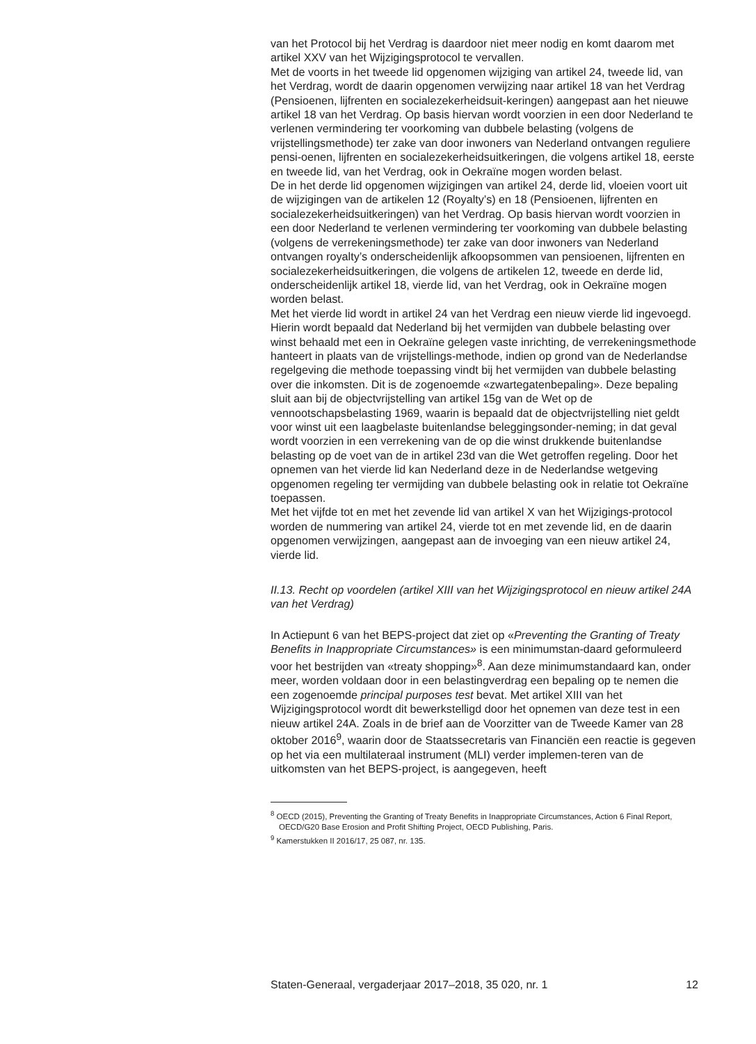van het Protocol bij het Verdrag is daardoor niet meer nodig en komt daarom met artikel XXV van het Wijzigingsprotocol te vervallen.
Met de voorts in het tweede lid opgenomen wijziging van artikel 24, tweede lid, van het Verdrag, wordt de daarin opgenomen verwijzing naar artikel 18 van het Verdrag (Pensioenen, lijfrenten en socialezekerheidsuit-keringen) aangepast aan het nieuwe artikel 18 van het Verdrag. Op basis hiervan wordt voorzien in een door Nederland te verlenen vermindering ter voorkoming van dubbele belasting (volgens de vrijstellingsmethode) ter zake van door inwoners van Nederland ontvangen reguliere pensi-oenen, lijfrenten en socialezekerheidsuitkeringen, die volgens artikel 18, eerste en tweede lid, van het Verdrag, ook in Oekraïne mogen worden belast.
De in het derde lid opgenomen wijzigingen van artikel 24, derde lid, vloeien voort uit de wijzigingen van de artikelen 12 (Royalty’s) en 18 (Pensioenen, lijfrenten en socialezekerheidsuitkeringen) van het Verdrag. Op basis hiervan wordt voorzien in een door Nederland te verlenen vermindering ter voorkoming van dubbele belasting (volgens de verrekeningsmethode) ter zake van door inwoners van Nederland ontvangen royalty’s onderscheidenlijk afkoopsommen van pensioenen, lijfrenten en socialezekerheidsuitkeringen, die volgens de artikelen 12, tweede en derde lid, onderscheidenlijk artikel 18, vierde lid, van het Verdrag, ook in Oekraïne mogen worden belast.
Met het vierde lid wordt in artikel 24 van het Verdrag een nieuw vierde lid ingevoegd. Hierin wordt bepaald dat Nederland bij het vermijden van dubbele belasting over winst behaald met een in Oekraïne gelegen vaste inrichting, de verrekeningsmethode hanteert in plaats van de vrijstellings-methode, indien op grond van de Nederlandse regelgeving die methode toepassing vindt bij het vermijden van dubbele belasting over die inkomsten. Dit is de zogenoemde «zwartegatenbepaling». Deze bepaling sluit aan bij de objectvrijstelling van artikel 15g van de Wet op de vennootschapsbelasting 1969, waarin is bepaald dat de objectvrijstelling niet geldt voor winst uit een laagbelaste buitenlandse beleggingsonder-neming; in dat geval wordt voorzien in een verrekening van de op die winst drukkende buitenlandse belasting op de voet van de in artikel 23d van die Wet getroffen regeling. Door het opnemen van het vierde lid kan Nederland deze in de Nederlandse wetgeving opgenomen regeling ter vermijding van dubbele belasting ook in relatie tot Oekraïne toepassen.
Met het vijfde tot en met het zevende lid van artikel X van het Wijzigings-protocol worden de nummering van artikel 24, vierde tot en met zevende lid, en de daarin opgenomen verwijzingen, aangepast aan de invoeging van een nieuw artikel 24, vierde lid.
II.13. Recht op voordelen (artikel XIII van het Wijzigingsprotocol en nieuw artikel 24A van het Verdrag)
In Actiepunt 6 van het BEPS-project dat ziet op «Preventing the Granting of Treaty Benefits in Inappropriate Circumstances» is een minimumstan-daard geformuleerd voor het bestrijden van «treaty shopping»<sup>8</sup>. Aan deze minimumstandaard kan, onder meer, worden voldaan door in een belastingverdrag een bepaling op te nemen die een zogenoemde principal purposes test bevat. Met artikel XIII van het Wijzigingsprotocol wordt dit bewerkstelligd door het opnemen van deze test in een nieuw artikel 24A. Zoals in de brief aan de Voorzitter van de Tweede Kamer van 28 oktober 2016<sup>9</sup>, waarin door de Staatssecretaris van Financiën een reactie is gegeven op het via een multilateraal instrument (MLI) verder implemen-teren van de uitkomsten van het BEPS-project, is aangegeven, heeft
<sup>8</sup> OECD (2015), Preventing the Granting of Treaty Benefits in Inappropriate Circumstances, Action 6 Final Report, OECD/G20 Base Erosion and Profit Shifting Project, OECD Publishing, Paris.
<sup>9</sup> Kamerstukken II 2016/17, 25 087, nr. 135.
Staten-Generaal, vergaderjaar 2017–2018, 35 020, nr. 1 12